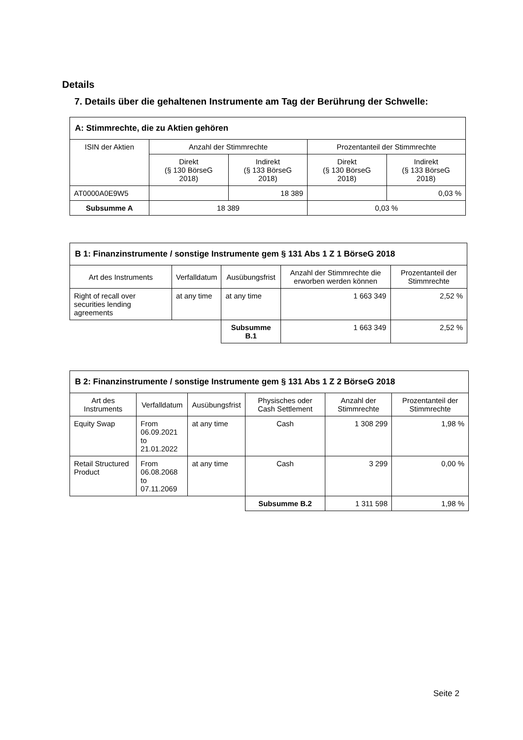Details
7. Details über die gehaltenen Instrumente am Tag der Berührung der Schwelle:
| A: Stimmrechte, die zu Aktien gehören | | | | |
| --- | --- | --- | --- | --- |
| ISIN der Aktien | Anzahl der Stimmrechte | | Prozentanteil der Stimmrechte | |
| | Direkt (§ 130 BörseG 2018) | Indirekt (§ 133 BörseG 2018) | Direkt (§ 130 BörseG 2018) | Indirekt (§ 133 BörseG 2018) |
| AT0000A0E9W5 | | 18 389 | | 0,03 % |
| Subsumme A | 18 389 | | 0,03 % | |
| B 1: Finanzinstrumente / sonstige Instrumente gem § 131 Abs 1 Z 1 BörseG 2018 | | | | |
| --- | --- | --- | --- | --- |
| Art des Instruments | Verfalldatum | Ausübungsfrist | Anzahl der Stimmrechte die erworben werden können | Prozentanteil der Stimmrechte |
| Right of recall over securities lending agreements | at any time | at any time | 1 663 349 | 2,52 % |
| | | Subsumme B.1 | 1 663 349 | 2,52 % |
| B 2: Finanzinstrumente / sonstige Instrumente gem § 131 Abs 1 Z 2 BörseG 2018 | | | | | |
| --- | --- | --- | --- | --- | --- |
| Art des Instruments | Verfalldatum | Ausübungsfrist | Physisches oder Cash Settlement | Anzahl der Stimmrechte | Prozentanteil der Stimmrechte |
| Equity Swap | From 06.09.2021 to 21.01.2022 | at any time | Cash | 1 308 299 | 1,98 % |
| Retail Structured Product | From 06.08.2068 to 07.11.2069 | at any time | Cash | 3 299 | 0,00 % |
| | | | Subsumme B.2 | 1 311 598 | 1,98 % |
Seite 2